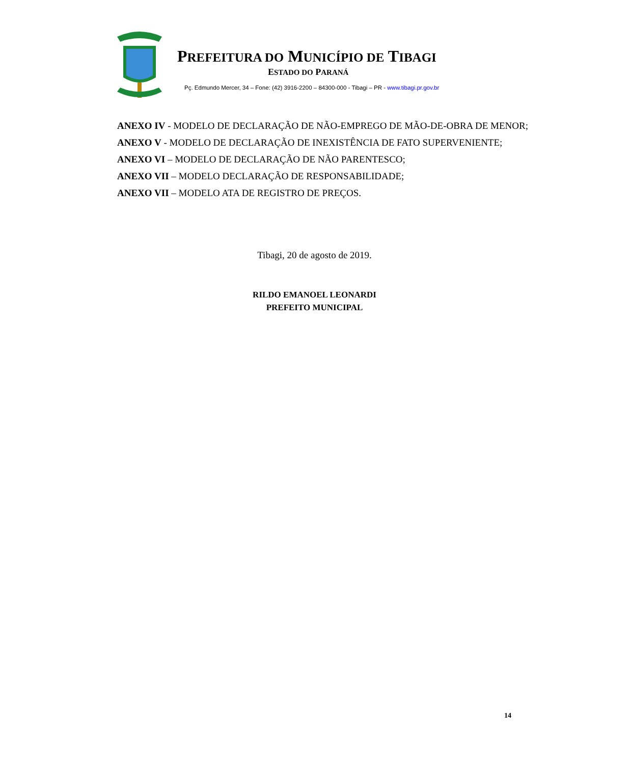PREFEITURA DO MUNICÍPIO DE TIBAGI
ESTADO DO PARANÁ
Pç. Edmundo Mercer, 34 – Fone: (42) 3916-2200 – 84300-000 - Tibagi – PR - www.tibagi.pr.gov.br
ANEXO IV - MODELO DE DECLARAÇÃO DE NÃO-EMPREGO DE MÃO-DE-OBRA DE MENOR;
ANEXO V - MODELO DE DECLARAÇÃO DE INEXISTÊNCIA DE FATO SUPERVENIENTE;
ANEXO VI – MODELO DE DECLARAÇÃO DE NÃO PARENTESCO;
ANEXO VII – MODELO DECLARAÇÃO DE RESPONSABILIDADE;
ANEXO VII – MODELO ATA DE REGISTRO DE PREÇOS.
Tibagi, 20 de agosto de 2019.
RILDO EMANOEL LEONARDI
PREFEITO MUNICIPAL
14